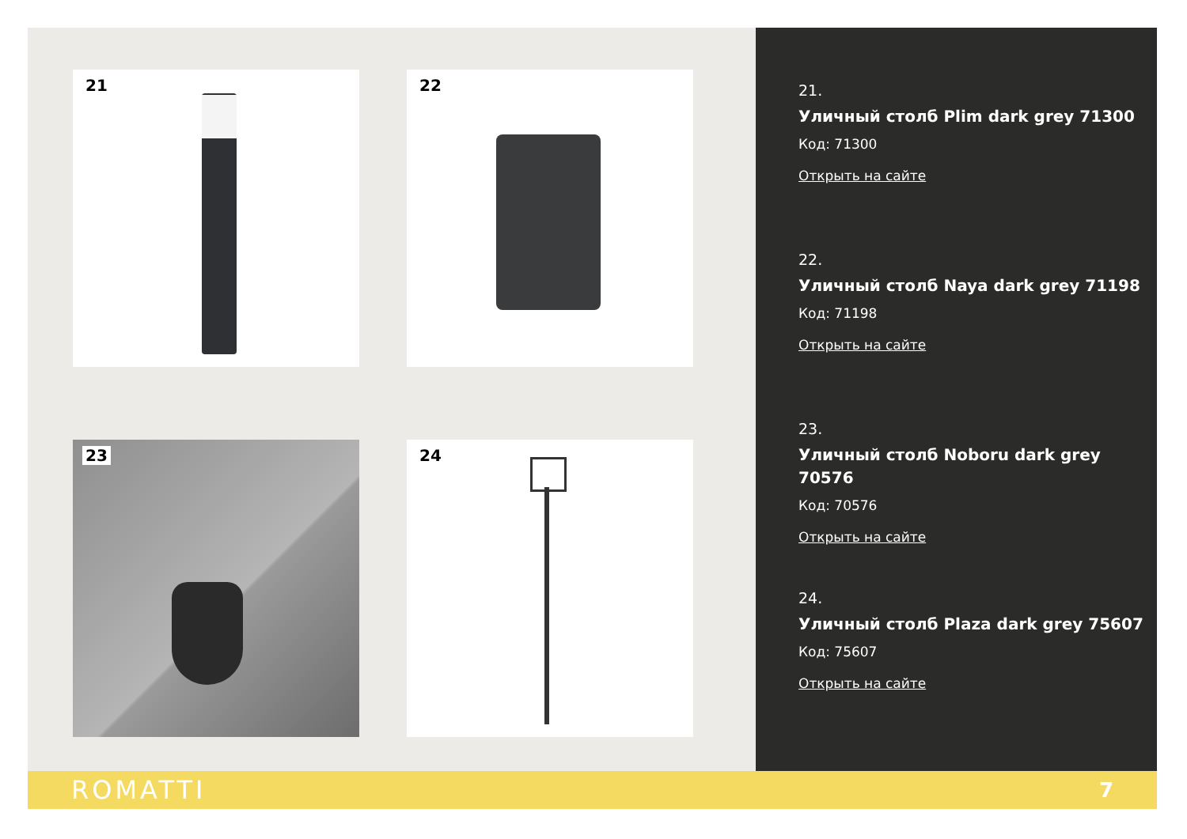21
22
23
24
21.
Уличный столб Plim dark grey 71300
Код: 71300
Открыть на сайте
22.
Уличный столб Naya dark grey 71198
Код: 71198
Открыть на сайте
23.
Уличный столб Noboru dark grey 70576
Код: 70576
Открыть на сайте
24.
Уличный столб Plaza dark grey 75607
Код: 75607
Открыть на сайте
ROMATTI
7